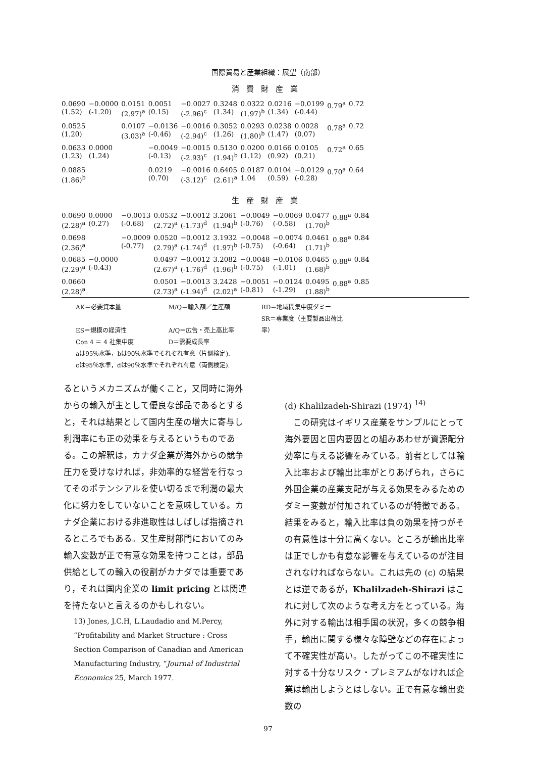国際貿易と産業組織：展望（南部）
消費財産業
| 0.0690 (1.52) | −0.0000 (-1.20) | 0.0151 (2.97)<sup>a</sup> | 0.0051 (0.15) | −0.0027 (-2.96)<sup>c</sup> | 0.3248 (1.34) | 0.0322 (1.97)<sup>b</sup> | 0.0216 (1.34) | −0.0199 (-0.44) | 0.79<sup>a</sup> | 0.72 |
| 0.0525 (1.20) | | 0.0107 (3.03)<sup>a</sup> | −0.0136 (-0.46) | −0.0016 (-2.94)<sup>c</sup> | 0.3052 (1.26) | 0.0293 (1.80)<sup>b</sup> | 0.0238 (1.47) | 0.0028 (0.07) | 0.78<sup>a</sup> | 0.72 |
| 0.0633 (1.23) | 0.0000 (1.24) | | −0.0049 (-0.13) | −0.0015 (-2.93)<sup>c</sup> | 0.5130 (1.94)<sup>b</sup> | 0.0200 (1.12) | 0.0166 (0.92) | 0.0105 (0.21) | 0.72<sup>a</sup> | 0.65 |
| 0.0885 (1.86)<sup>b</sup> | | | 0.0219 (0.70) | −0.0016 (-3.12)<sup>c</sup> | 0.6405 (2.61)<sup>a</sup> | 0.0187 1.04 | 0.0104 (0.59) | −0.0129 (-0.28) | 0.70<sup>a</sup> | 0.64 |
生産財産業
| 0.0690 (2.28)<sup>a</sup> | 0.0000 (0.27) | −0.0013 (-0.68) | 0.0532 (2.72)<sup>a</sup> | −0.0012 (-1.73)<sup>d</sup> | 3.2061 (1.94)<sup>b</sup> | −0.0049 (-0.76) | −0.0069 (-0.58) | 0.0477 (1.70)<sup>b</sup> | 0.88<sup>a</sup> | 0.84 |
| 0.0698 (2.36)<sup>a</sup> | | −0.0009 (-0.77) | 0.0520 (2.79)<sup>a</sup> | −0.0012 (-1.74)<sup>d</sup> | 3.1932 (1.97)<sup>b</sup> | −0.0048 (-0.75) | −0.0074 (-0.64) | 0.0461 (1.71)<sup>b</sup> | 0.88<sup>a</sup> | 0.84 |
| 0.0685 (2.29)<sup>a</sup> | −0.0000 (-0.43) | | 0.0497 (2.67)<sup>a</sup> | −0.0012 (-1.76)<sup>d</sup> | 3.2082 (1.96)<sup>b</sup> | −0.0048 (-0.75) | −0.0106 (-1.01) | 0.0465 (1.68)<sup>b</sup> | 0.88<sup>a</sup> | 0.84 |
| 0.0660 (2.28)<sup>a</sup> | | | 0.0501 (2.73)<sup>a</sup> | −0.0013 (-1.94)<sup>d</sup> | 3.2428 (2.02)<sup>a</sup> | −0.0051 (-0.81) | −0.0124 (-1.29) | 0.0495 (1.88)<sup>b</sup> | 0.88<sup>a</sup> | 0.85 |
AK＝必要資本量 M/Q＝輸入額／生産額 RD＝地域間集中度ダミー
ES＝規模の経済性 A/Q＝広告・売上高比率 SR＝専業度（主要製品出荷比率）
Con 4 ＝ 4 社集中度 D＝需要成長率
aは95％水準，bは90％水準でそれぞれ有意（片側検定).
cは95％水準，dは90％水準でそれぞれ有意（両側検定).
るというメカニズムが働くこと，又同時に海外からの輸入が主として優良な部品であるとすると，それは結果として国内生産の増大に寄与し利潤率にも正の効果を与えるというものである。この解釈は，カナダ企業が海外からの競争圧力を受けなければ，非効率的な経営を行なってそのポテンシアルを使い切るまで利潤の最大化に努力をしていないことを意味している。カナダ企業における非進取性はしばしば指摘されるところでもある。又生産財部門においてのみ輸入変数が正で有意な効果を持つことは，部品供給としての輸入の役割がカナダでは重要であり，それは国内企業の limit pricing とは関連を持たないと言えるのかもしれない。
13) Jones, J.C.H, L.Laudadio and M.Percy, “Profitability and Market Structure : Cross Section Comparison of Canadian and American Manufacturing Industry, “Journal of Industrial Economics 25, March 1977.
(d) Khalilzadeh-Shirazi (1974) <sup>14)</sup>
　この研究はイギリス産業をサンプルにとって海外要因と国内要因との組みあわせが資源配分効率に与える影響をみている。前者としては輸入比率および輸出比率がとりあげられ，さらに外国企業の産業支配が与える効果をみるためのダミー変数が付加されているのが特徴である。結果をみると，輸入比率は負の効果を持つがその有意性は十分に高くない。ところが輸出比率は正でしかも有意な影響を与えているのが注目されなければならない。これは先の (c) の結果とは逆であるが，Khalilzadeh-Shirazi はこれに対して次のような考え方をとっている。海外に対する輸出は相手国の状況，多くの競争相手，輸出に関する様々な障壁などの存在によって不確実性が高い。したがってこの不確実性に対する十分なリスク・プレミアムがなければ企業は輸出しようとはしない。正で有意な輸出変数の
97